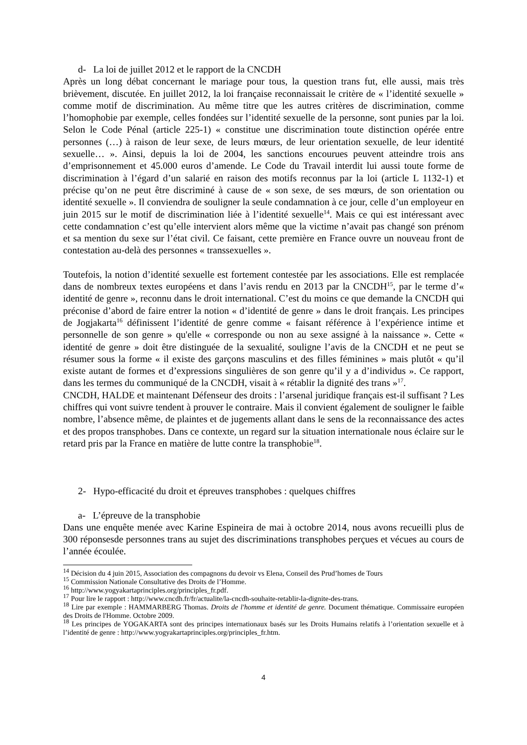d- La loi de juillet 2012 et le rapport de la CNCDH
Après un long débat concernant le mariage pour tous, la question trans fut, elle aussi, mais très brièvement, discutée. En juillet 2012, la loi française reconnaissait le critère de « l’identité sexuelle » comme motif de discrimination. Au même titre que les autres critères de discrimination, comme l’homophobie par exemple, celles fondées sur l’identité sexuelle de la personne, sont punies par la loi. Selon le Code Pénal (article 225-1) « constitue une discrimination toute distinction opérée entre personnes (…) à raison de leur sexe, de leurs mœurs, de leur orientation sexuelle, de leur identité sexuelle… ». Ainsi, depuis la loi de 2004, les sanctions encourues peuvent atteindre trois ans d’emprisonnement et 45.000 euros d’amende. Le Code du Travail interdit lui aussi toute forme de discrimination à l’égard d’un salarié en raison des motifs reconnus par la loi (article L 1132-1) et précise qu’on ne peut être discriminé à cause de « son sexe, de ses mœurs, de son orientation ou identité sexuelle ». Il conviendra de souligner la seule condamnation à ce jour, celle d’un employeur en juin 2015 sur le motif de discrimination liée à l’identité sexuelle<sup>14</sup>. Mais ce qui est intéressant avec cette condamnation c’est qu’elle intervient alors même que la victime n’avait pas changé son prénom et sa mention du sexe sur l’état civil. Ce faisant, cette première en France ouvre un nouveau front de contestation au-delà des personnes « transsexuelles ».
Toutefois, la notion d’identité sexuelle est fortement contestée par les associations. Elle est remplacée dans de nombreux textes européens et dans l’avis rendu en 2013 par la CNCDH<sup>15</sup>, par le terme d’« identité de genre », reconnu dans le droit international. C’est du moins ce que demande la CNCDH qui préconise d’abord de faire entrer la notion « d’identité de genre » dans le droit français. Les principes de Jogjakarta<sup>16</sup> définissent l’identité de genre comme « faisant référence à l’expérience intime et personnelle de son genre » qu'elle « corresponde ou non au sexe assigné à la naissance ». Cette « identité de genre » doit être distinguée de la sexualité, souligne l’avis de la CNCDH et ne peut se résumer sous la forme « il existe des garçons masculins et des filles féminines » mais plutôt « qu’il existe autant de formes et d’expressions singulières de son genre qu’il y a d’individus ». Ce rapport, dans les termes du communiqué de la CNCDH, visait à « rétablir la dignité des trans »<sup>17</sup>.
CNCDH, HALDE et maintenant Défenseur des droits : l’arsenal juridique français est-il suffisant ? Les chiffres qui vont suivre tendent à prouver le contraire. Mais il convient également de souligner le faible nombre, l’absence même, de plaintes et de jugements allant dans le sens de la reconnaissance des actes et des propos transphobes. Dans ce contexte, un regard sur la situation internationale nous éclaire sur le retard pris par la France en matière de lutte contre la transphobie<sup>18</sup>.
2- Hypo-efficacité du droit et épreuves transphobes : quelques chiffres
a- L’épreuve de la transphobie
Dans une enquête menée avec Karine Espineira de mai à octobre 2014, nous avons recueilli plus de 300 réponsesde personnes trans au sujet des discriminations transphobes perçues et vécues au cours de l’année écoulée.
<sup>14</sup> Décision du 4 juin 2015, Association des compagnons du devoir vs Elena, Conseil des Prud’homes de Tours
<sup>15</sup> Commission Nationale Consultative des Droits de l’Homme.
<sup>16</sup> http://www.yogyakartaprinciples.org/principles_fr.pdf.
<sup>17</sup> Pour lire le rapport : http://www.cncdh.fr/fr/actualite/la-cncdh-souhaite-retablir-la-dignite-des-trans.
<sup>18</sup> Lire par exemple : HAMMARBERG Thomas. Droits de l'homme et identité de genre. Document thématique. Commissaire européen des Droits de l'Homme. Octobre 2009.
<sup>18</sup> Les principes de YOGAKARTA sont des principes internationaux basés sur les Droits Humains relatifs à l’orientation sexuelle et à l’identité de genre : http://www.yogyakartaprinciples.org/principles_fr.htm.
4